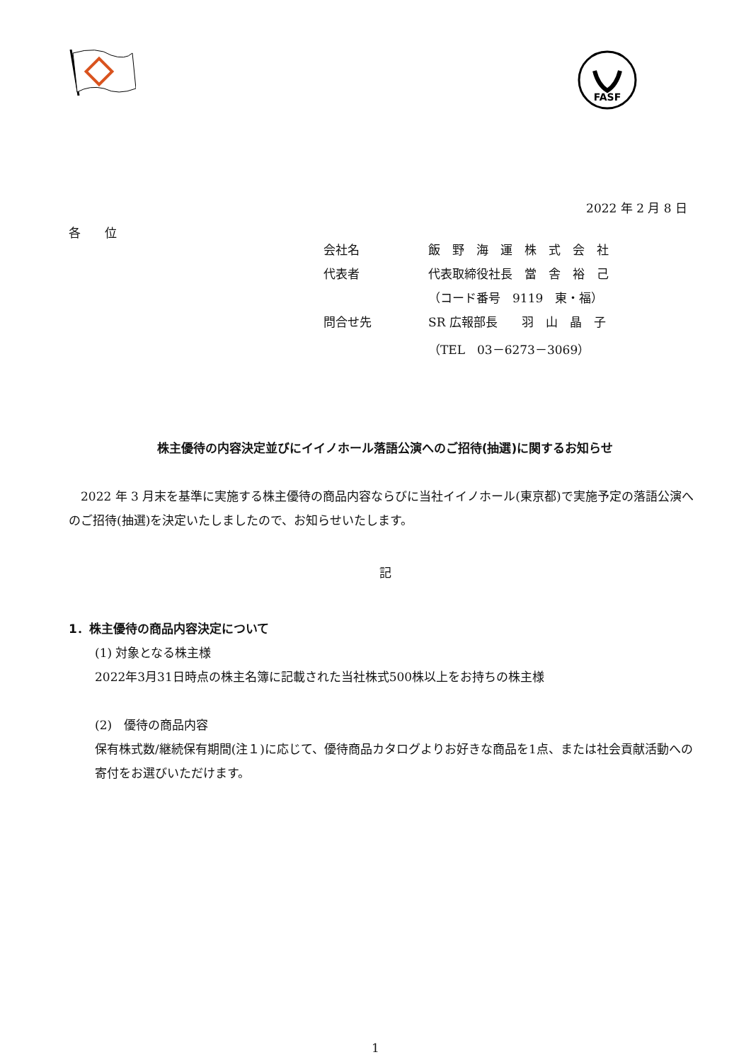FASF
2022 年 2 月 8 日
各　　位
| 会社名 | 飯 野 海 運 株 式 会 社 |
| 代表者 | 代表取締役社長 當 舎 裕 己 |
| | （コード番号 9119 東・福） |
| 問合せ先 | SR 広報部長 羽 山 晶 子 |
| | （TEL 03－6273－3069） |
株主優待の内容決定並びにイイノホール落語公演へのご招待(抽選)に関するお知らせ
　2022 年 3 月末を基準に実施する株主優待の商品内容ならびに当社イイノホール(東京都)で実施予定の落語公演へのご招待(抽選)を決定いたしましたので、お知らせいたします。
記
1．株主優待の商品内容決定について
(1) 対象となる株主様
2022年3月31日時点の株主名簿に記載された当社株式500株以上をお持ちの株主様
(2)　優待の商品内容
保有株式数/継続保有期間(注１)に応じて、優待商品カタログよりお好きな商品を1点、または社会貢献活動への寄付をお選びいただけます。
1